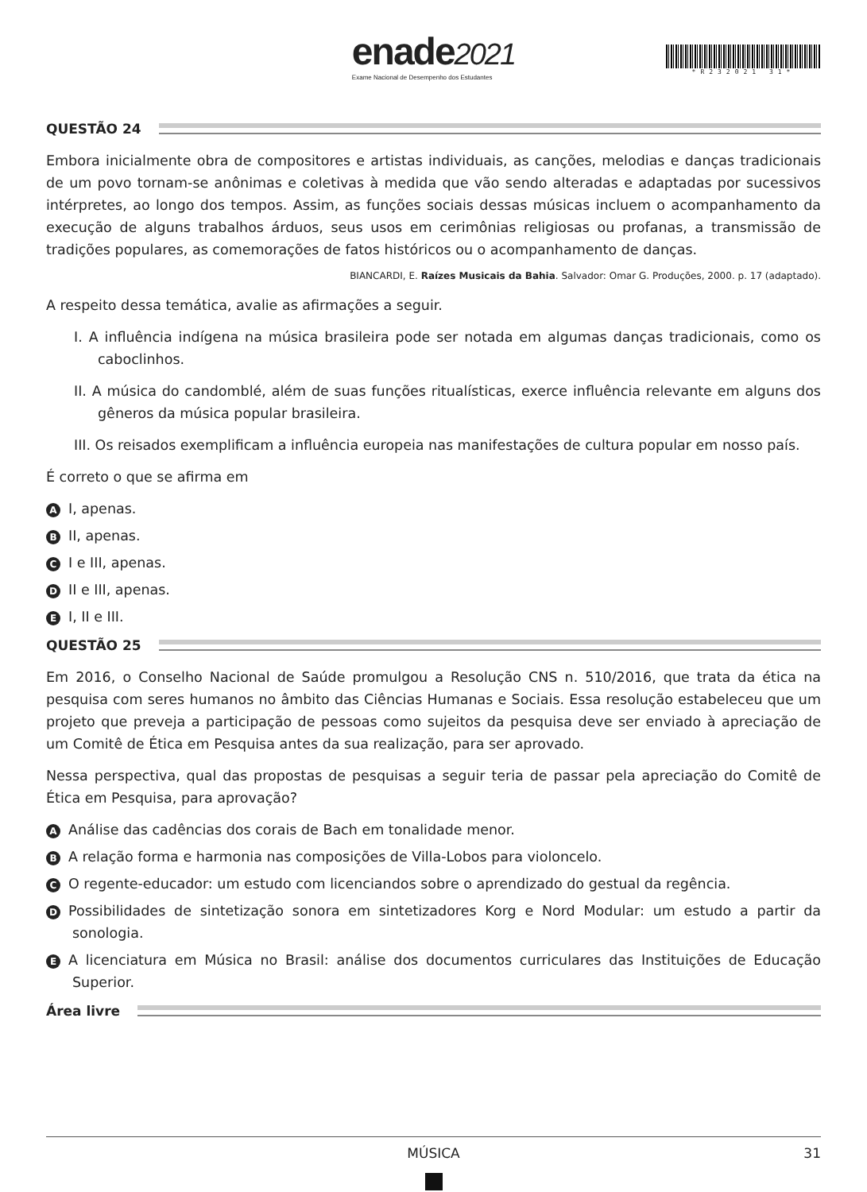enade2021
Exame Nacional de Desempenho dos Estudantes
*R232021 31*
QUESTÃO 24
Embora inicialmente obra de compositores e artistas individuais, as canções, melodias e danças tradicionais de um povo tornam-se anônimas e coletivas à medida que vão sendo alteradas e adaptadas por sucessivos intérpretes, ao longo dos tempos. Assim, as funções sociais dessas músicas incluem o acompanhamento da execução de alguns trabalhos árduos, seus usos em cerimônias religiosas ou profanas, a transmissão de tradições populares, as comemorações de fatos históricos ou o acompanhamento de danças.
BIANCARDI, E. Raízes Musicais da Bahia. Salvador: Omar G. Produções, 2000. p. 17 (adaptado).
A respeito dessa temática, avalie as afirmações a seguir.
I. A influência indígena na música brasileira pode ser notada em algumas danças tradicionais, como os caboclinhos.
II. A música do candomblé, além de suas funções ritualísticas, exerce influência relevante em alguns dos gêneros da música popular brasileira.
III. Os reisados exemplificam a influência europeia nas manifestações de cultura popular em nosso país.
É correto o que se afirma em
A I, apenas.
B II, apenas.
C I e III, apenas.
D II e III, apenas.
E I, II e III.
QUESTÃO 25
Em 2016, o Conselho Nacional de Saúde promulgou a Resolução CNS n. 510/2016, que trata da ética na pesquisa com seres humanos no âmbito das Ciências Humanas e Sociais. Essa resolução estabeleceu que um projeto que preveja a participação de pessoas como sujeitos da pesquisa deve ser enviado à apreciação de um Comitê de Ética em Pesquisa antes da sua realização, para ser aprovado.
Nessa perspectiva, qual das propostas de pesquisas a seguir teria de passar pela apreciação do Comitê de Ética em Pesquisa, para aprovação?
A Análise das cadências dos corais de Bach em tonalidade menor.
B A relação forma e harmonia nas composições de Villa-Lobos para violoncelo.
C O regente-educador: um estudo com licenciandos sobre o aprendizado do gestual da regência.
D Possibilidades de sintetização sonora em sintetizadores Korg e Nord Modular: um estudo a partir da sonologia.
E A licenciatura em Música no Brasil: análise dos documentos curriculares das Instituições de Educação Superior.
Área livre
MÚSICA 31